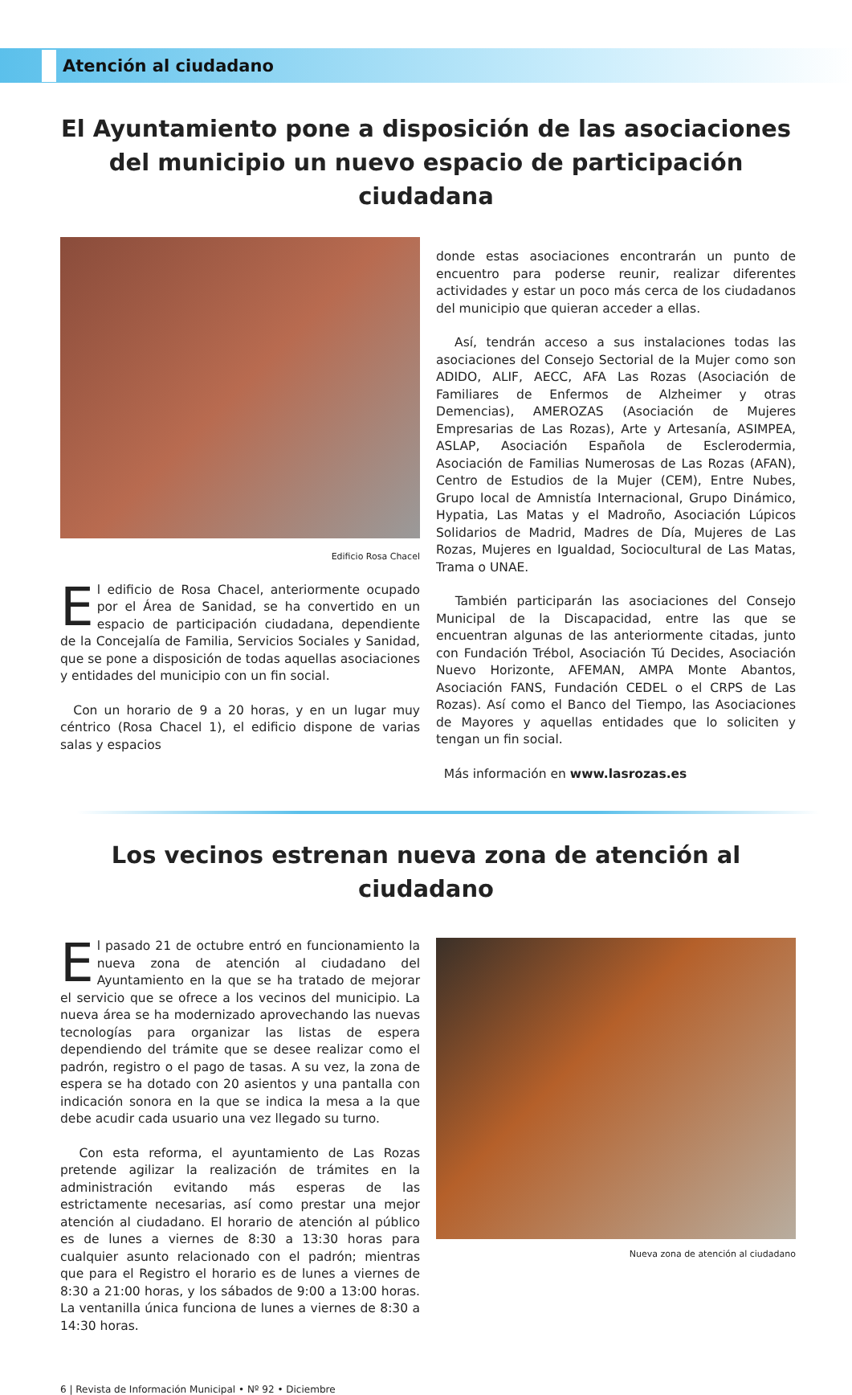Atención al ciudadano
El Ayuntamiento pone a disposición de las asociaciones del municipio un nuevo espacio de participación ciudadana
Edificio Rosa Chacel
El edificio de Rosa Chacel, anteriormente ocupado por el Área de Sanidad, se ha convertido en un espacio de participación ciudadana, dependiente de la Concejalía de Familia, Servicios Sociales y Sanidad, que se pone a disposición de todas aquellas asociaciones y entidades del municipio con un fin social.
Con un horario de 9 a 20 horas, y en un lugar muy céntrico (Rosa Chacel 1), el edificio dispone de varias salas y espacios
donde estas asociaciones encontrarán un punto de encuentro para poderse reunir, realizar diferentes actividades y estar un poco más cerca de los ciudadanos del municipio que quieran acceder a ellas.
Así, tendrán acceso a sus instalaciones todas las asociaciones del Consejo Sectorial de la Mujer como son ADIDO, ALIF, AECC, AFA Las Rozas (Asociación de Familiares de Enfermos de Alzheimer y otras Demencias), AMEROZAS (Asociación de Mujeres Empresarias de Las Rozas), Arte y Artesanía, ASIMPEA, ASLAP, Asociación Española de Esclerodermia, Asociación de Familias Numerosas de Las Rozas (AFAN), Centro de Estudios de la Mujer (CEM), Entre Nubes, Grupo local de Amnistía Internacional, Grupo Dinámico, Hypatia, Las Matas y el Madroño, Asociación Lúpicos Solidarios de Madrid, Madres de Día, Mujeres de Las Rozas, Mujeres en Igualdad, Sociocultural de Las Matas, Trama o UNAE.
También participarán las asociaciones del Consejo Municipal de la Discapacidad, entre las que se encuentran algunas de las anteriormente citadas, junto con Fundación Trébol, Asociación Tú Decides, Asociación Nuevo Horizonte, AFEMAN, AMPA Monte Abantos, Asociación FANS, Fundación CEDEL o el CRPS de Las Rozas). Así como el Banco del Tiempo, las Asociaciones de Mayores y aquellas entidades que lo soliciten y tengan un fin social.
Más información en www.lasrozas.es
Los vecinos estrenan nueva zona de atención al ciudadano
El pasado 21 de octubre entró en funcionamiento la nueva zona de atención al ciudadano del Ayuntamiento en la que se ha tratado de mejorar el servicio que se ofrece a los vecinos del municipio. La nueva área se ha modernizado aprovechando las nuevas tecnologías para organizar las listas de espera dependiendo del trámite que se desee realizar como el padrón, registro o el pago de tasas. A su vez, la zona de espera se ha dotado con 20 asientos y una pantalla con indicación sonora en la que se indica la mesa a la que debe acudir cada usuario una vez llegado su turno.
Con esta reforma, el ayuntamiento de Las Rozas pretende agilizar la realización de trámites en la administración evitando más esperas de las estrictamente necesarias, así como prestar una mejor atención al ciudadano. El horario de atención al público es de lunes a viernes de 8:30 a 13:30 horas para cualquier asunto relacionado con el padrón; mientras que para el Registro el horario es de lunes a viernes de 8:30 a 21:00 horas, y los sábados de 9:00 a 13:00 horas. La ventanilla única funciona de lunes a viernes de 8:30 a 14:30 horas.
Nueva zona de atención al ciudadano
6 | Revista de Información Municipal • Nº 92 • Diciembre